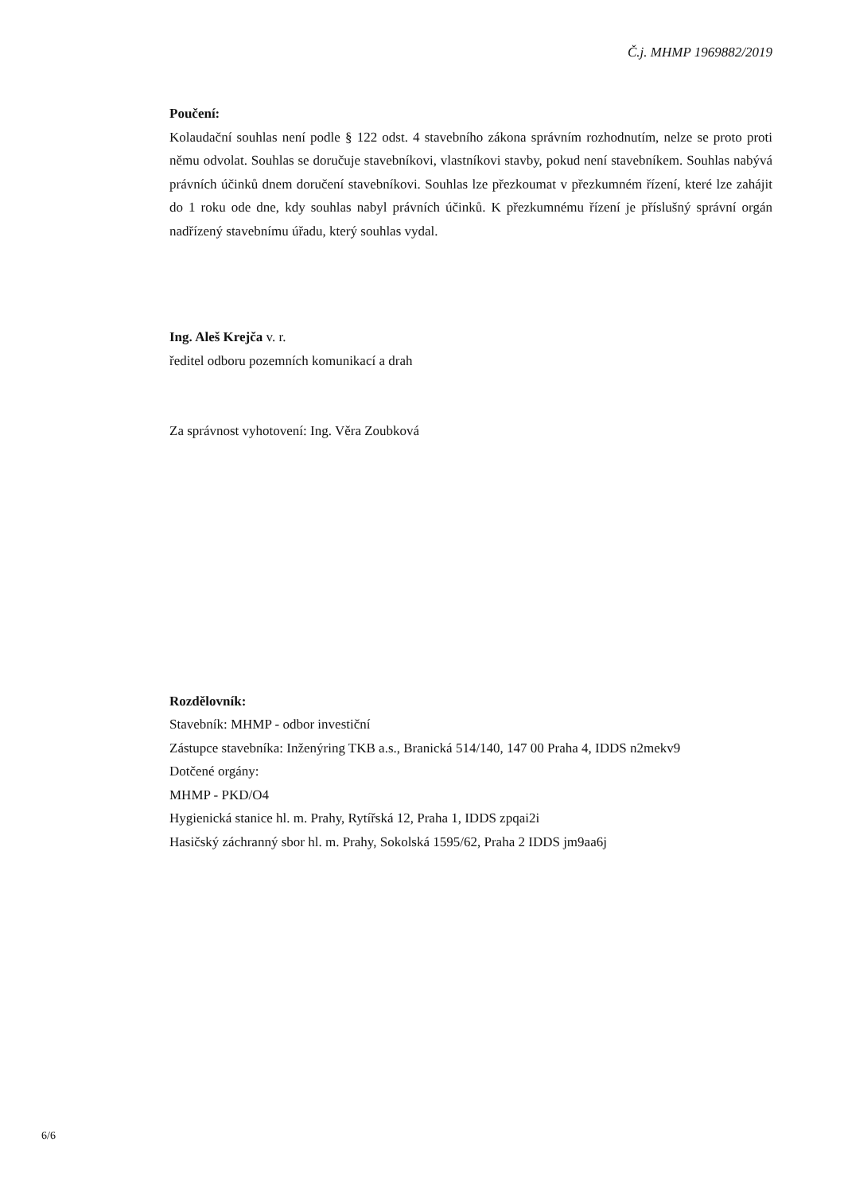Č.j. MHMP 1969882/2019
Poučení:
Kolaudační souhlas není podle § 122 odst. 4 stavebního zákona správním rozhodnutím, nelze se proto proti němu odvolat. Souhlas se doručuje stavebníkovi, vlastníkovi stavby, pokud není stavebníkem. Souhlas nabývá právních účinků dnem doručení stavebníkovi. Souhlas lze přezkoumat v přezkumném řízení, které lze zahájit do 1 roku ode dne, kdy souhlas nabyl právních účinků. K přezkumnému řízení je příslušný správní orgán nadřízený stavebnímu úřadu, který souhlas vydal.
Ing. Aleš Krejča v. r.
ředitel odboru pozemních komunikací a drah
Za správnost vyhotovení: Ing. Věra Zoubková
Rozdělovník:
Stavebník: MHMP - odbor investiční
Zástupce stavebníka: Inženýring TKB a.s., Branická 514/140, 147 00 Praha 4, IDDS n2mekv9
Dotčené orgány:
MHMP - PKD/O4
Hygienická stanice hl. m. Prahy, Rytířská 12, Praha 1, IDDS zpqai2i
Hasičský záchranný sbor hl. m. Prahy, Sokolská 1595/62, Praha 2 IDDS jm9aa6j
6/6